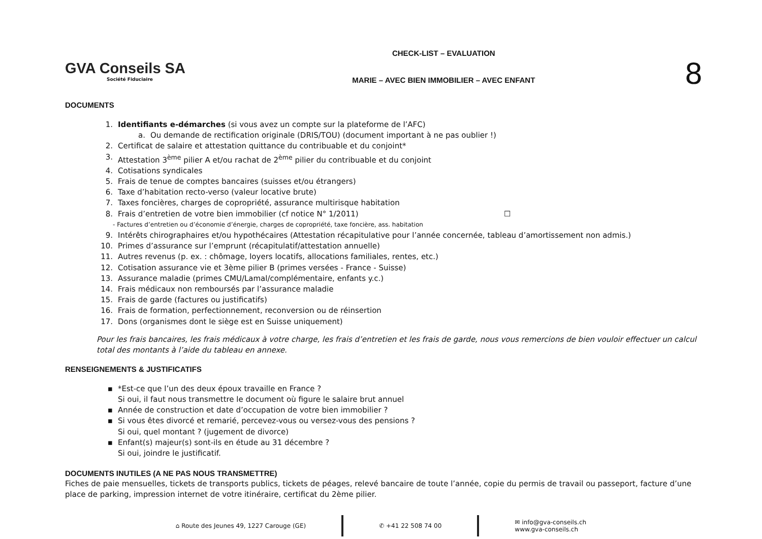GVA Conseils SA
Société Fiduciaire
CHECK-LIST – EVALUATION
MARIE – AVEC BIEN IMMOBILIER – AVEC ENFANT
8
DOCUMENTS
1. Identifiants e-démarches (si vous avez un compte sur la plateforme de l’AFC)
a. Ou demande de rectification originale (DRIS/TOU) (document important à ne pas oublier !)
2. Certificat de salaire et attestation quittance du contribuable et du conjoint*
3. Attestation 3<sup>ème</sup> pilier A et/ou rachat de 2<sup>ème</sup> pilier du contribuable et du conjoint
4. Cotisations syndicales
5. Frais de tenue de comptes bancaires (suisses et/ou étrangers)
6. Taxe d’habitation recto-verso (valeur locative brute)
7. Taxes foncières, charges de copropriété, assurance multirisque habitation
8. Frais d’entretien de votre bien immobilier (cf notice N° 1/2011) ☐
- Factures d’entretien ou d’économie d’énergie, charges de copropriété, taxe foncière, ass. habitation
9. Intérêts chirographaires et/ou hypothécaires (Attestation récapitulative pour l’année concernée, tableau d’amortissement non admis.)
10. Primes d’assurance sur l’emprunt (récapitulatif/attestation annuelle)
11. Autres revenus (p. ex. : chômage, loyers locatifs, allocations familiales, rentes, etc.)
12. Cotisation assurance vie et 3ème pilier B (primes versées - France - Suisse)
13. Assurance maladie (primes CMU/Lamal/complémentaire, enfants y.c.)
14. Frais médicaux non remboursés par l’assurance maladie
15. Frais de garde (factures ou justificatifs)
16. Frais de formation, perfectionnement, reconversion ou de réinsertion
17. Dons (organismes dont le siège est en Suisse uniquement)
Pour les frais bancaires, les frais médicaux à votre charge, les frais d’entretien et les frais de garde, nous vous remercions de bien vouloir effectuer un calcul total des montants à l’aide du tableau en annexe.
RENSEIGNEMENTS & JUSTIFICATIFS
▪ *Est-ce que l’un des deux époux travaille en France ?
Si oui, il faut nous transmettre le document où figure le salaire brut annuel
▪ Année de construction et date d’occupation de votre bien immobilier ?
▪ Si vous êtes divorcé et remarié, percevez-vous ou versez-vous des pensions ?
Si oui, quel montant ? (jugement de divorce)
▪ Enfant(s) majeur(s) sont-ils en étude au 31 décembre ?
Si oui, joindre le justificatif.
DOCUMENTS INUTILES (A NE PAS NOUS TRANSMETTRE)
Fiches de paie mensuelles, tickets de transports publics, tickets de péages, relevé bancaire de toute l’année, copie du permis de travail ou passeport, facture d’une place de parking, impression internet de votre itinéraire, certificat du 2ème pilier.
⌂ Route des Jeunes 49, 1227 Carouge (GE)
✆ +41 22 508 74 00
✉ info@gva-conseils.ch
www.gva-conseils.ch